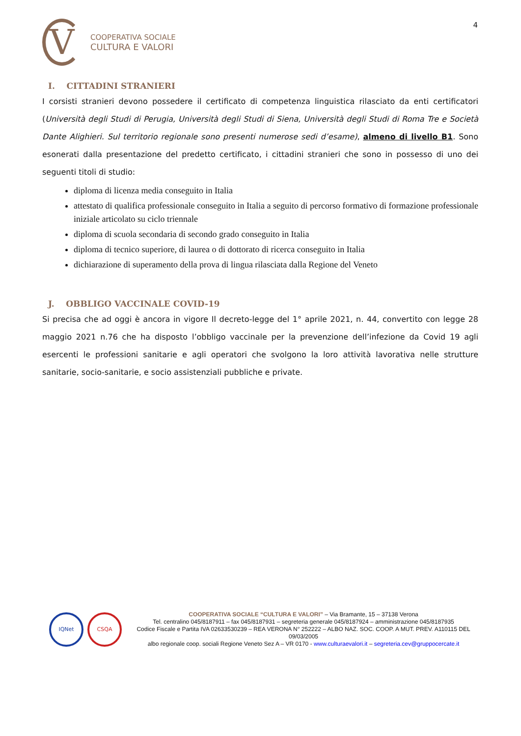V
COOPERATIVA SOCIALE
CULTURA E VALORI
4
I. CITTADINI STRANIERI
I corsisti stranieri devono possedere il certificato di competenza linguistica rilasciato da enti certificatori (Università degli Studi di Perugia, Università degli Studi di Siena, Università degli Studi di Roma Tre e Società Dante Alighieri. Sul territorio regionale sono presenti numerose sedi d’esame), almeno di livello B1. Sono esonerati dalla presentazione del predetto certificato, i cittadini stranieri che sono in possesso di uno dei seguenti titoli di studio:
diploma di licenza media conseguito in Italia
attestato di qualifica professionale conseguito in Italia a seguito di percorso formativo di formazione professionale iniziale articolato su ciclo triennale
diploma di scuola secondaria di secondo grado conseguito in Italia
diploma di tecnico superiore, di laurea o di dottorato di ricerca conseguito in Italia
dichiarazione di superamento della prova di lingua rilasciata dalla Regione del Veneto
J. OBBLIGO VACCINALE COVID-19
Si precisa che ad oggi è ancora in vigore Il decreto-legge del 1° aprile 2021, n. 44, convertito con legge 28 maggio 2021 n.76 che ha disposto l’obbligo vaccinale per la prevenzione dell’infezione da Covid 19 agli esercenti le professioni sanitarie e agli operatori che svolgono la loro attività lavorativa nelle strutture sanitarie, socio-sanitarie, e socio assistenziali pubbliche e private.
IQNet CSQA
COOPERATIVA SOCIALE “CULTURA E VALORI” – Via Bramante, 15 – 37138 Verona
Tel. centralino 045/8187911 – fax 045/8187931 – segreteria generale 045/8187924 – amministrazione 045/8187935
Codice Fiscale e Partita IVA 02633530239 – REA VERONA N° 252222 – ALBO NAZ. SOC. COOP. A MUT. PREV. A110115 DEL 09/03/2005
albo regionale coop. sociali Regione Veneto Sez A – VR 0170 - www.culturaevalori.it – segreteria.cev@gruppocercate.it